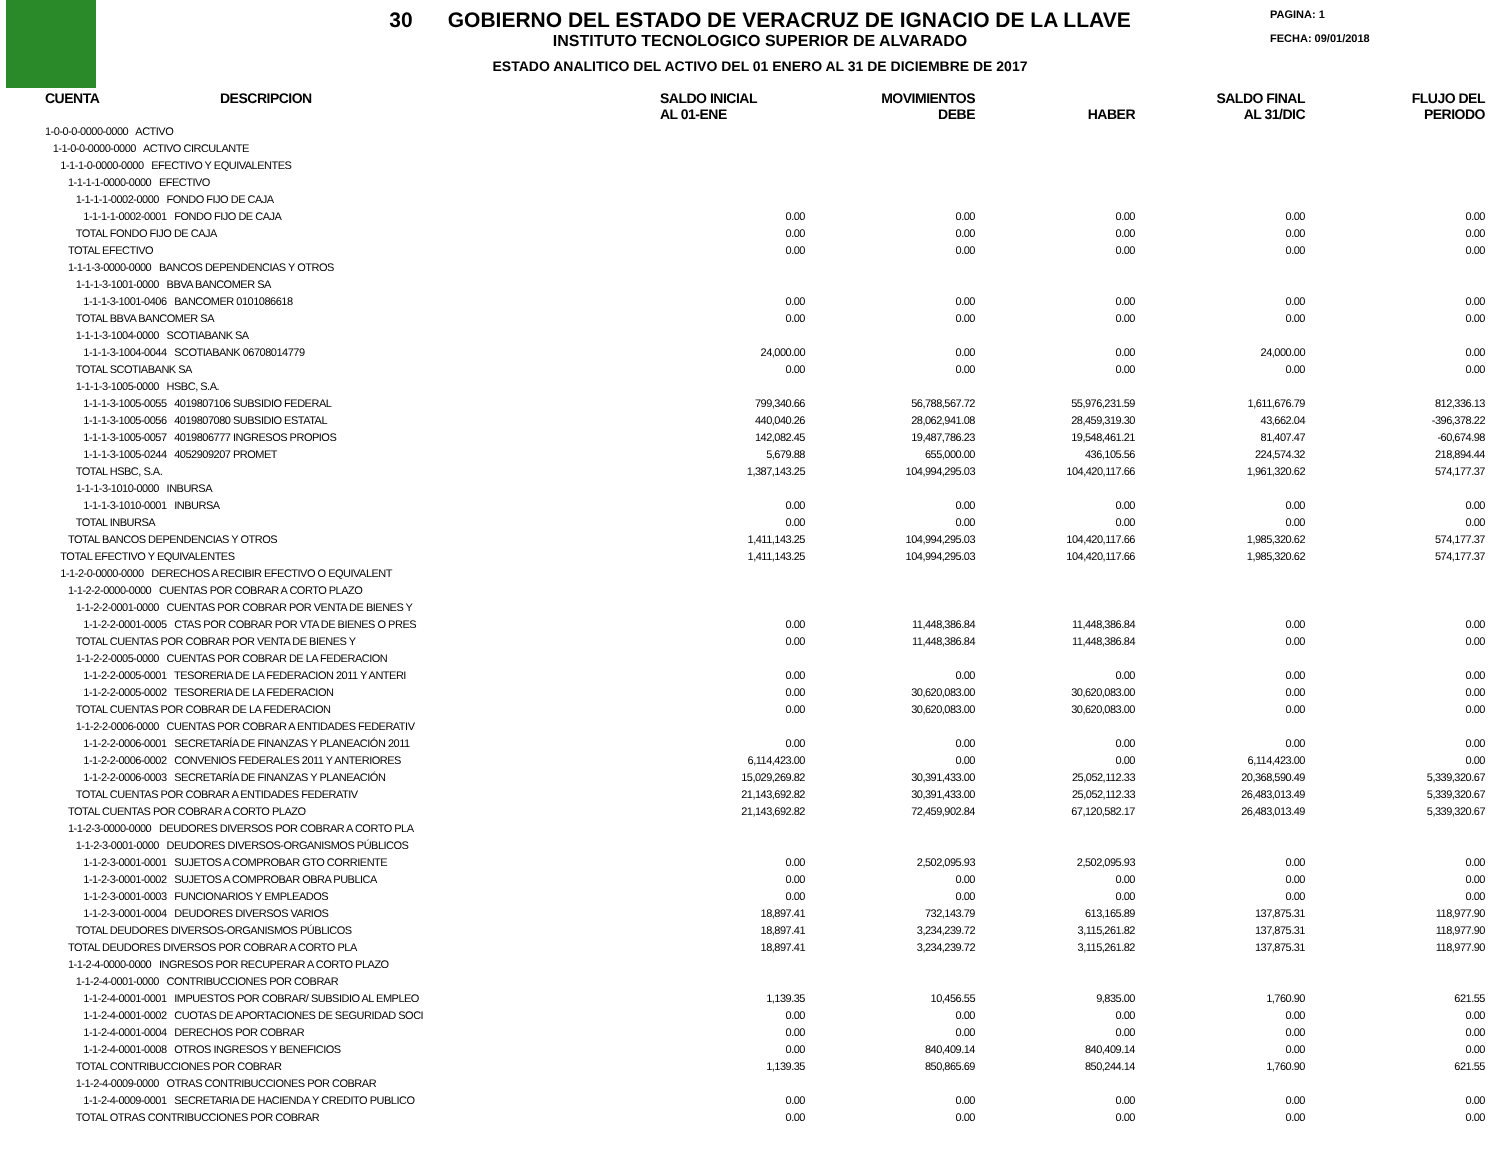30 GOBIERNO DEL ESTADO DE VERACRUZ DE IGNACIO DE LA LLAVE
INSTITUTO TECNOLOGICO SUPERIOR DE ALVARADO
ESTADO ANALITICO DEL ACTIVO DEL 01 ENERO AL 31 DE DICIEMBRE DE 2017
PAGINA: 1
FECHA: 09/01/2018
| CUENTA | DESCRIPCION | SALDO INICIAL AL 01-ENE | MOVIMIENTOS DEBE | HABER | SALDO FINAL AL 31/DIC | FLUJO DEL PERIODO |
| --- | --- | --- | --- | --- | --- | --- |
| 1-0-0-0-0000-0000 ACTIVO | | | | | | |
| 1-1-0-0-0000-0000 ACTIVO CIRCULANTE | | | | | | |
| 1-1-1-0-0000-0000 EFECTIVO Y EQUIVALENTES | | | | | | |
| 1-1-1-1-0000-0000 EFECTIVO | | | | | | |
| 1-1-1-1-0002-0000 FONDO FIJO DE CAJA | | | | | | |
| 1-1-1-1-0002-0001 FONDO FIJO DE CAJA | | 0.00 | 0.00 | 0.00 | 0.00 | 0.00 |
| TOTAL FONDO FIJO DE CAJA | | 0.00 | 0.00 | 0.00 | 0.00 | 0.00 |
| TOTAL EFECTIVO | | 0.00 | 0.00 | 0.00 | 0.00 | 0.00 |
| 1-1-1-3-0000-0000 BANCOS DEPENDENCIAS Y OTROS | | | | | | |
| 1-1-1-3-1001-0000 BBVA BANCOMER SA | | | | | | |
| 1-1-1-3-1001-0406 BANCOMER 0101086618 | | 0.00 | 0.00 | 0.00 | 0.00 | 0.00 |
| TOTAL BBVA BANCOMER SA | | 0.00 | 0.00 | 0.00 | 0.00 | 0.00 |
| 1-1-1-3-1004-0000 SCOTIABANK SA | | | | | | |
| 1-1-1-3-1004-0044 SCOTIABANK 06708014779 | | 24,000.00 | 0.00 | 0.00 | 24,000.00 | 0.00 |
| TOTAL SCOTIABANK SA | | 0.00 | 0.00 | 0.00 | 0.00 | 0.00 |
| 1-1-1-3-1005-0000 HSBC, S.A. | | | | | | |
| 1-1-1-3-1005-0055 4019807106 SUBSIDIO FEDERAL | | 799,340.66 | 56,788,567.72 | 55,976,231.59 | 1,611,676.79 | 812,336.13 |
| 1-1-1-3-1005-0056 4019807080 SUBSIDIO ESTATAL | | 440,040.26 | 28,062,941.08 | 28,459,319.30 | 43,662.04 | -396,378.22 |
| 1-1-1-3-1005-0057 4019806777 INGRESOS PROPIOS | | 142,082.45 | 19,487,786.23 | 19,548,461.21 | 81,407.47 | -60,674.98 |
| 1-1-1-3-1005-0244 4052909207 PROMET | | 5,679.88 | 655,000.00 | 436,105.56 | 224,574.32 | 218,894.44 |
| TOTAL HSBC, S.A. | | 1,387,143.25 | 104,994,295.03 | 104,420,117.66 | 1,961,320.62 | 574,177.37 |
| 1-1-1-3-1010-0000 INBURSA | | | | | | |
| 1-1-1-3-1010-0001 INBURSA | | 0.00 | 0.00 | 0.00 | 0.00 | 0.00 |
| TOTAL INBURSA | | 0.00 | 0.00 | 0.00 | 0.00 | 0.00 |
| TOTAL BANCOS DEPENDENCIAS Y OTROS | | 1,411,143.25 | 104,994,295.03 | 104,420,117.66 | 1,985,320.62 | 574,177.37 |
| TOTAL EFECTIVO Y EQUIVALENTES | | 1,411,143.25 | 104,994,295.03 | 104,420,117.66 | 1,985,320.62 | 574,177.37 |
| 1-1-2-0-0000-0000 DERECHOS A RECIBIR EFECTIVO O EQUIVALENT | | | | | | |
| 1-1-2-2-0000-0000 CUENTAS POR COBRAR A CORTO PLAZO | | | | | | |
| 1-1-2-2-0001-0000 CUENTAS POR COBRAR POR VENTA DE BIENES Y | | | | | | |
| 1-1-2-2-0001-0005 CTAS POR COBRAR POR VTA DE BIENES O PRES | | 0.00 | 11,448,386.84 | 11,448,386.84 | 0.00 | 0.00 |
| TOTAL CUENTAS POR COBRAR POR VENTA DE BIENES Y | | 0.00 | 11,448,386.84 | 11,448,386.84 | 0.00 | 0.00 |
| 1-1-2-2-0005-0000 CUENTAS POR COBRAR DE LA FEDERACION | | | | | | |
| 1-1-2-2-0005-0001 TESORERIA DE LA FEDERACION 2011 Y ANTERI | | 0.00 | 0.00 | 0.00 | 0.00 | 0.00 |
| 1-1-2-2-0005-0002 TESORERIA DE LA FEDERACION | | 0.00 | 30,620,083.00 | 30,620,083.00 | 0.00 | 0.00 |
| TOTAL CUENTAS POR COBRAR DE LA FEDERACION | | 0.00 | 30,620,083.00 | 30,620,083.00 | 0.00 | 0.00 |
| 1-1-2-2-0006-0000 CUENTAS POR COBRAR A ENTIDADES FEDERATIV | | | | | | |
| 1-1-2-2-0006-0001 SECRETARÍA DE FINANZAS Y PLANEACIÓN 2011 | | 0.00 | 0.00 | 0.00 | 0.00 | 0.00 |
| 1-1-2-2-0006-0002 CONVENIOS FEDERALES 2011 Y ANTERIORES | | 6,114,423.00 | 0.00 | 0.00 | 6,114,423.00 | 0.00 |
| 1-1-2-2-0006-0003 SECRETARÍA DE FINANZAS Y PLANEACIÓN | | 15,029,269.82 | 30,391,433.00 | 25,052,112.33 | 20,368,590.49 | 5,339,320.67 |
| TOTAL CUENTAS POR COBRAR A ENTIDADES FEDERATIV | | 21,143,692.82 | 30,391,433.00 | 25,052,112.33 | 26,483,013.49 | 5,339,320.67 |
| TOTAL CUENTAS POR COBRAR A CORTO PLAZO | | 21,143,692.82 | 72,459,902.84 | 67,120,582.17 | 26,483,013.49 | 5,339,320.67 |
| 1-1-2-3-0000-0000 DEUDORES DIVERSOS POR COBRAR A CORTO PLA | | | | | | |
| 1-1-2-3-0001-0000 DEUDORES DIVERSOS-ORGANISMOS PÚBLICOS | | | | | | |
| 1-1-2-3-0001-0001 SUJETOS A COMPROBAR GTO CORRIENTE | | 0.00 | 2,502,095.93 | 2,502,095.93 | 0.00 | 0.00 |
| 1-1-2-3-0001-0002 SUJETOS A COMPROBAR OBRA PUBLICA | | 0.00 | 0.00 | 0.00 | 0.00 | 0.00 |
| 1-1-2-3-0001-0003 FUNCIONARIOS Y EMPLEADOS | | 0.00 | 0.00 | 0.00 | 0.00 | 0.00 |
| 1-1-2-3-0001-0004 DEUDORES DIVERSOS VARIOS | | 18,897.41 | 732,143.79 | 613,165.89 | 137,875.31 | 118,977.90 |
| TOTAL DEUDORES DIVERSOS-ORGANISMOS PÚBLICOS | | 18,897.41 | 3,234,239.72 | 3,115,261.82 | 137,875.31 | 118,977.90 |
| TOTAL DEUDORES DIVERSOS POR COBRAR A CORTO PLA | | 18,897.41 | 3,234,239.72 | 3,115,261.82 | 137,875.31 | 118,977.90 |
| 1-1-2-4-0000-0000 INGRESOS POR RECUPERAR A CORTO PLAZO | | | | | | |
| 1-1-2-4-0001-0000 CONTRIBUCCIONES POR COBRAR | | | | | | |
| 1-1-2-4-0001-0001 IMPUESTOS POR COBRAR/ SUBSIDIO AL EMPLEO | | 1,139.35 | 10,456.55 | 9,835.00 | 1,760.90 | 621.55 |
| 1-1-2-4-0001-0002 CUOTAS DE APORTACIONES DE SEGURIDAD SOCI | | 0.00 | 0.00 | 0.00 | 0.00 | 0.00 |
| 1-1-2-4-0001-0004 DERECHOS POR COBRAR | | 0.00 | 0.00 | 0.00 | 0.00 | 0.00 |
| 1-1-2-4-0001-0008 OTROS INGRESOS Y BENEFICIOS | | 0.00 | 840,409.14 | 840,409.14 | 0.00 | 0.00 |
| TOTAL CONTRIBUCCIONES POR COBRAR | | 1,139.35 | 850,865.69 | 850,244.14 | 1,760.90 | 621.55 |
| 1-1-2-4-0009-0000 OTRAS CONTRIBUCCIONES POR COBRAR | | | | | | |
| 1-1-2-4-0009-0001 SECRETARIA DE HACIENDA Y CREDITO PUBLICO | | 0.00 | 0.00 | 0.00 | 0.00 | 0.00 |
| TOTAL OTRAS CONTRIBUCCIONES POR COBRAR | | 0.00 | 0.00 | 0.00 | 0.00 | 0.00 |